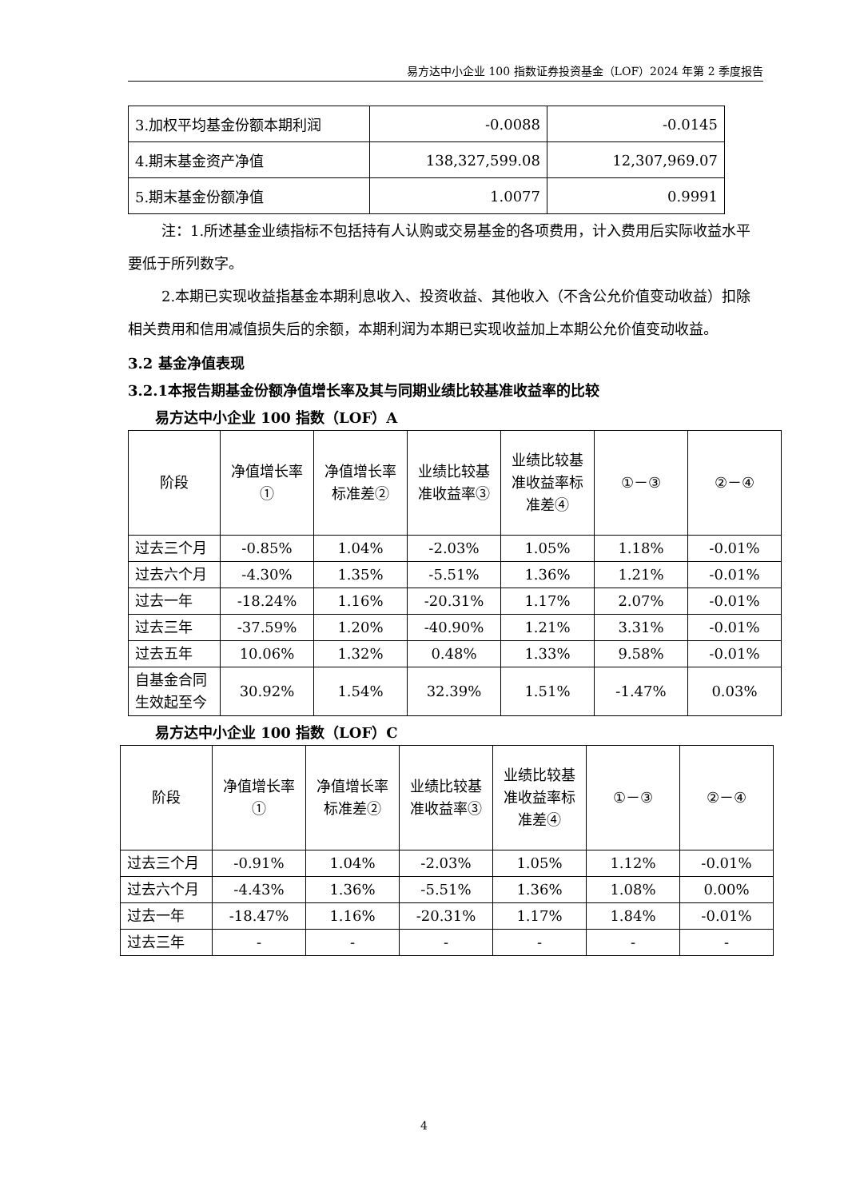易方达中小企业 100 指数证券投资基金（LOF）2024 年第 2 季度报告
| 3.加权平均基金份额本期利润 | -0.0088 | -0.0145 |
| 4.期末基金资产净值 | 138,327,599.08 | 12,307,969.07 |
| 5.期末基金份额净值 | 1.0077 | 0.9991 |
注：1.所述基金业绩指标不包括持有人认购或交易基金的各项费用，计入费用后实际收益水平要低于所列数字。
2.本期已实现收益指基金本期利息收入、投资收益、其他收入（不含公允价值变动收益）扣除相关费用和信用减值损失后的余额，本期利润为本期已实现收益加上本期公允价值变动收益。
3.2 基金净值表现
3.2.1本报告期基金份额净值增长率及其与同期业绩比较基准收益率的比较
易方达中小企业 100 指数（LOF）A
| 阶段 | 净值增长率① | 净值增长率标准差② | 业绩比较基准收益率③ | 业绩比较基准收益率标准差④ | ①－③ | ②－④ |
| 过去三个月 | -0.85% | 1.04% | -2.03% | 1.05% | 1.18% | -0.01% |
| 过去六个月 | -4.30% | 1.35% | -5.51% | 1.36% | 1.21% | -0.01% |
| 过去一年 | -18.24% | 1.16% | -20.31% | 1.17% | 2.07% | -0.01% |
| 过去三年 | -37.59% | 1.20% | -40.90% | 1.21% | 3.31% | -0.01% |
| 过去五年 | 10.06% | 1.32% | 0.48% | 1.33% | 9.58% | -0.01% |
| 自基金合同生效起至今 | 30.92% | 1.54% | 32.39% | 1.51% | -1.47% | 0.03% |
易方达中小企业 100 指数（LOF）C
| 阶段 | 净值增长率① | 净值增长率标准差② | 业绩比较基准收益率③ | 业绩比较基准收益率标准差④ | ①－③ | ②－④ |
| 过去三个月 | -0.91% | 1.04% | -2.03% | 1.05% | 1.12% | -0.01% |
| 过去六个月 | -4.43% | 1.36% | -5.51% | 1.36% | 1.08% | 0.00% |
| 过去一年 | -18.47% | 1.16% | -20.31% | 1.17% | 1.84% | -0.01% |
| 过去三年 | - | - | - | - | - | - |
4